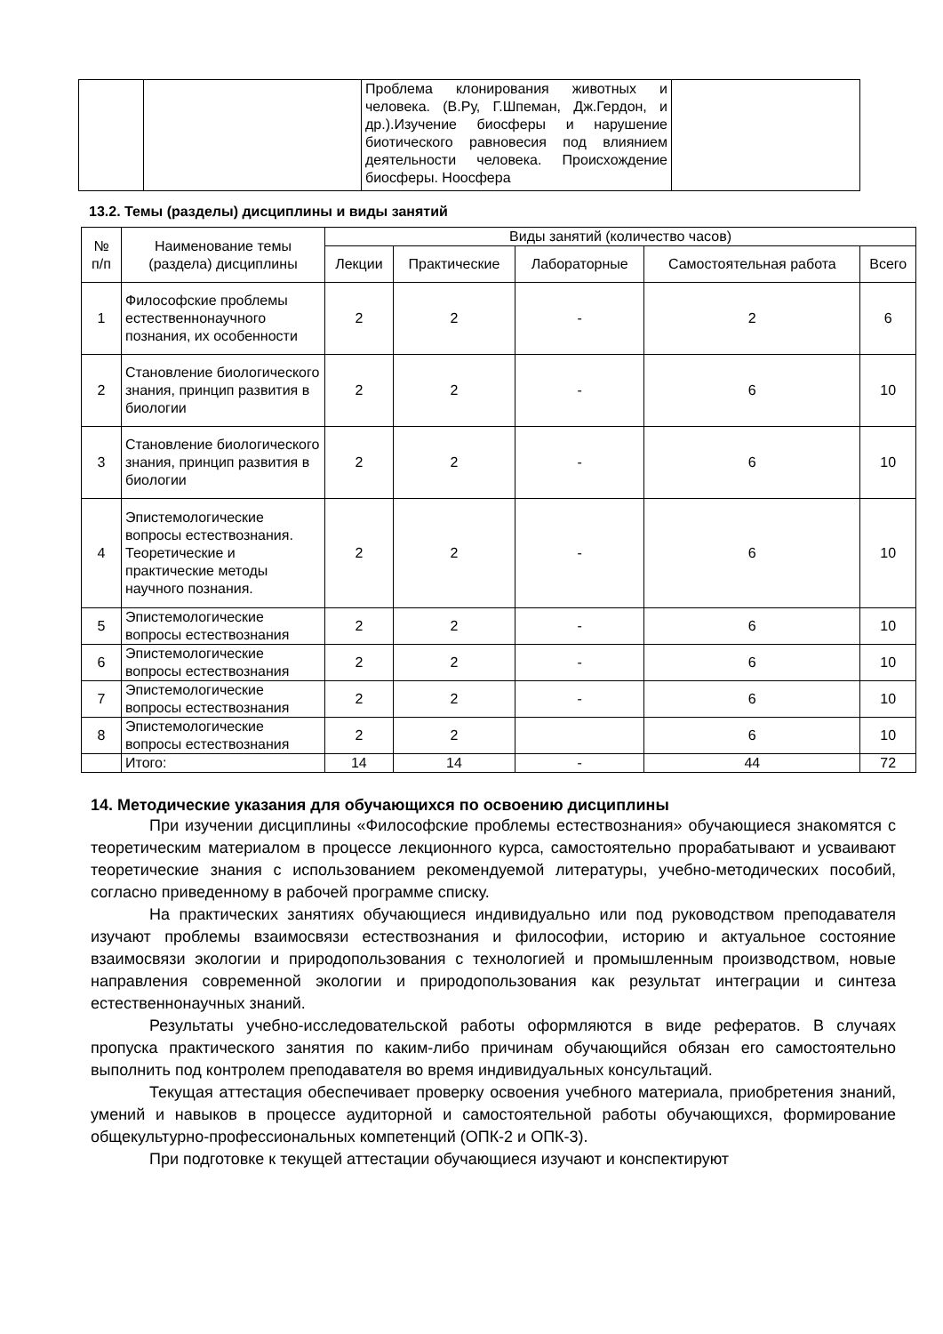| | | Проблема клонирования животных и человека. (В.Ру, Г.Шпеман, Дж.Гердон, и др.).Изучение биосферы и нарушение биотического равновесия под влиянием деятельности человека. Происхождение биосферы. Ноосфера | |
13.2. Темы (разделы) дисциплины и виды занятий
| № п/п | Наименование темы (раздела) дисциплины | Виды занятий (количество часов) | | | | |
| --- | --- | --- | --- | --- | --- | --- |
| | | Лекции | Практические | Лабораторные | Самостоятельная работа | Всего |
| 1 | Философские проблемы естественнонаучного познания, их особенности | 2 | 2 | - | 2 | 6 |
| 2 | Становление биологического знания, принцип развития в биологии | 2 | 2 | - | 6 | 10 |
| 3 | Становление биологического знания, принцип развития в биологии | 2 | 2 | - | 6 | 10 |
| 4 | Эпистемологические вопросы естествознания. Теоретические и практические методы научного познания. | 2 | 2 | - | 6 | 10 |
| 5 | Эпистемологические вопросы естествознания | 2 | 2 | - | 6 | 10 |
| 6 | Эпистемологические вопросы естествознания | 2 | 2 | - | 6 | 10 |
| 7 | Эпистемологические вопросы естествознания | 2 | 2 | - | 6 | 10 |
| 8 | Эпистемологические вопросы естествознания | 2 | 2 | | 6 | 10 |
| | Итого: | 14 | 14 | - | 44 | 72 |
14. Методические указания для обучающихся по освоению дисциплины
При изучении дисциплины «Философские проблемы естествознания» обучающиеся знакомятся с теоретическим материалом в процессе лекционного курса, самостоятельно прорабатывают и усваивают теоретические знания с использованием рекомендуемой литературы, учебно-методических пособий, согласно приведенному в рабочей программе списку.
На практических занятиях обучающиеся индивидуально или под руководством преподавателя изучают проблемы взаимосвязи естествознания и философии, историю и актуальное состояние взаимосвязи экологии и природопользования с технологией и промышленным производством, новые направления современной экологии и природопользования как результат интеграции и синтеза естественнонаучных знаний.
Результаты учебно-исследовательской работы оформляются в виде рефератов. В случаях пропуска практического занятия по каким-либо причинам обучающийся обязан его самостоятельно выполнить под контролем преподавателя во время индивидуальных консультаций.
Текущая аттестация обеспечивает проверку освоения учебного материала, приобретения знаний, умений и навыков в процессе аудиторной и самостоятельной работы обучающихся, формирование общекультурно-профессиональных компетенций (ОПК-2 и ОПК-3).
При подготовке к текущей аттестации обучающиеся изучают и конспектируют